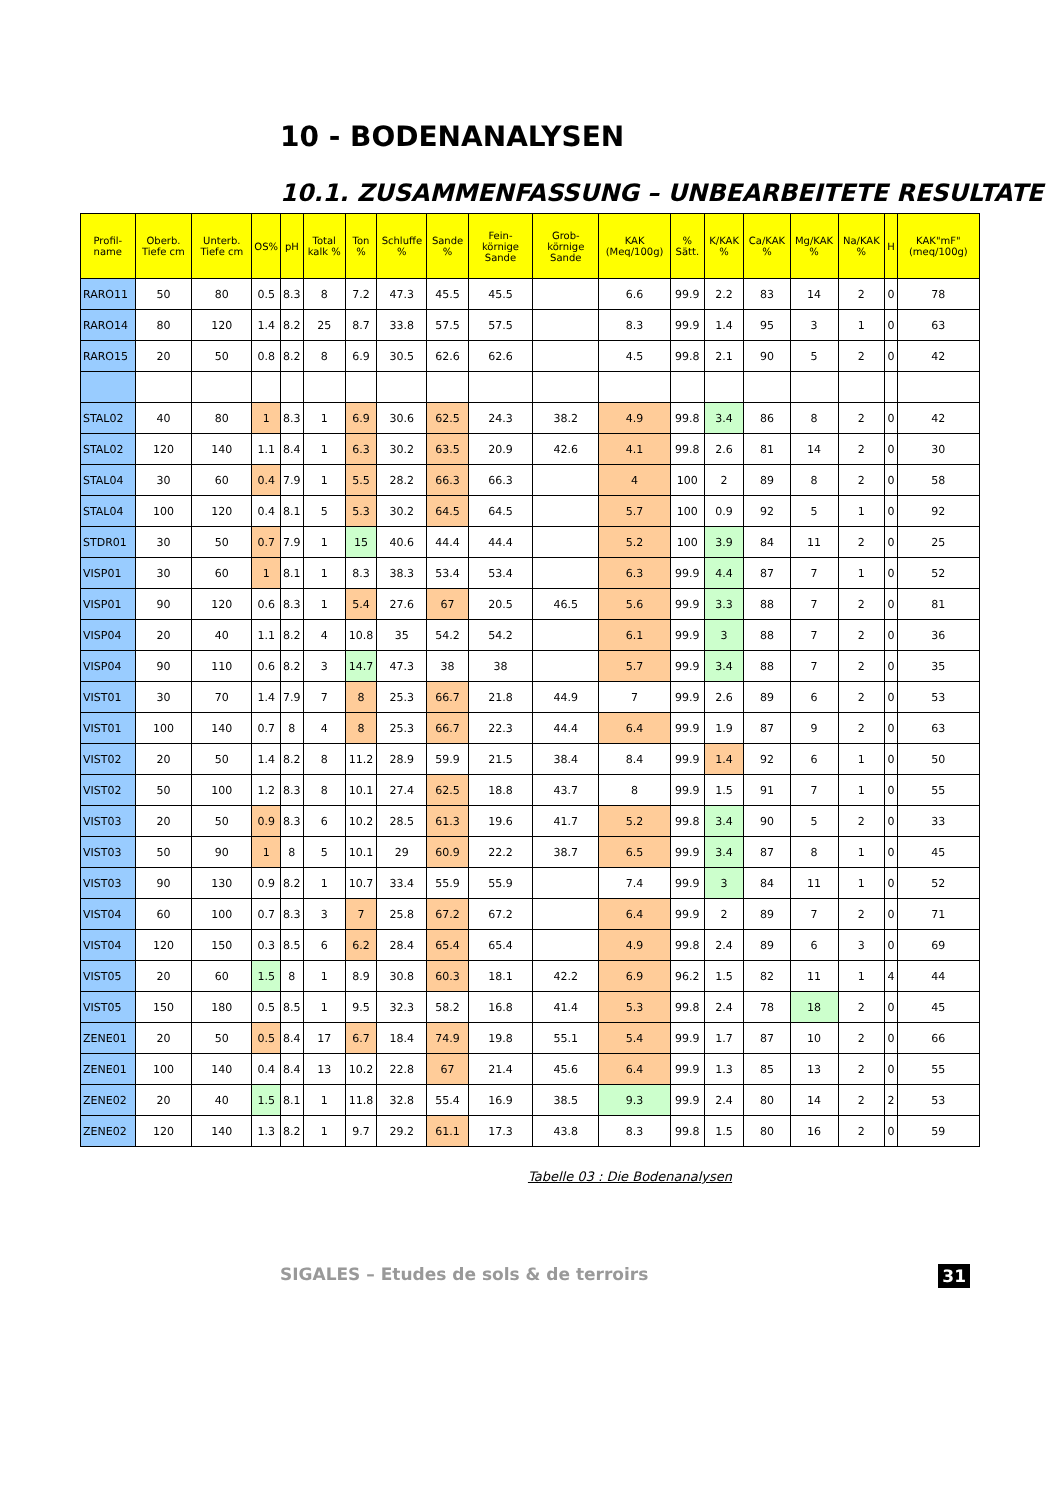10 - BODENANALYSEN
10.1. ZUSAMMENFASSUNG – UNBEARBEITETE RESULTATE
| Profil-name | Oberb. Tiefe cm | Unterb. Tiefe cm | OS% | pH | Total kalk % | Ton % | Schluffe % | Sande % | Fein-körnige Sande | Grob-körnige Sande | KAK (Meq/100g) | % Sätt. | K/KAK % | Ca/KAK % | Mg/KAK % | Na/KAK % | H | KAK"mF" (meq/100g) |
| --- | --- | --- | --- | --- | --- | --- | --- | --- | --- | --- | --- | --- | --- | --- | --- | --- | --- | --- |
| RARO11 | 50 | 80 | 0.5 | 8.3 | 8 | 7.2 | 47.3 | 45.5 | 45.5 | | 6.6 | 99.9 | 2.2 | 83 | 14 | 2 | 0 | 78 |
| RARO14 | 80 | 120 | 1.4 | 8.2 | 25 | 8.7 | 33.8 | 57.5 | 57.5 | | 8.3 | 99.9 | 1.4 | 95 | 3 | 1 | 0 | 63 |
| RARO15 | 20 | 50 | 0.8 | 8.2 | 8 | 6.9 | 30.5 | 62.6 | 62.6 | | 4.5 | 99.8 | 2.1 | 90 | 5 | 2 | 0 | 42 |
| STAL02 | 40 | 80 | 1 | 8.3 | 1 | 6.9 | 30.6 | 62.5 | 24.3 | 38.2 | 4.9 | 99.8 | 3.4 | 86 | 8 | 2 | 0 | 42 |
| STAL02 | 120 | 140 | 1.1 | 8.4 | 1 | 6.3 | 30.2 | 63.5 | 20.9 | 42.6 | 4.1 | 99.8 | 2.6 | 81 | 14 | 2 | 0 | 30 |
| STAL04 | 30 | 60 | 0.4 | 7.9 | 1 | 5.5 | 28.2 | 66.3 | 66.3 | | 4 | 100 | 2 | 89 | 8 | 2 | 0 | 58 |
| STAL04 | 100 | 120 | 0.4 | 8.1 | 5 | 5.3 | 30.2 | 64.5 | 64.5 | | 5.7 | 100 | 0.9 | 92 | 5 | 1 | 0 | 92 |
| STDR01 | 30 | 50 | 0.7 | 7.9 | 1 | 15 | 40.6 | 44.4 | 44.4 | | 5.2 | 100 | 3.9 | 84 | 11 | 2 | 0 | 25 |
| VISP01 | 30 | 60 | 1 | 8.1 | 1 | 8.3 | 38.3 | 53.4 | 53.4 | | 6.3 | 99.9 | 4.4 | 87 | 7 | 1 | 0 | 52 |
| VISP01 | 90 | 120 | 0.6 | 8.3 | 1 | 5.4 | 27.6 | 67 | 20.5 | 46.5 | 5.6 | 99.9 | 3.3 | 88 | 7 | 2 | 0 | 81 |
| VISP04 | 20 | 40 | 1.1 | 8.2 | 4 | 10.8 | 35 | 54.2 | 54.2 | | 6.1 | 99.9 | 3 | 88 | 7 | 2 | 0 | 36 |
| VISP04 | 90 | 110 | 0.6 | 8.2 | 3 | 14.7 | 47.3 | 38 | 38 | | 5.7 | 99.9 | 3.4 | 88 | 7 | 2 | 0 | 35 |
| VIST01 | 30 | 70 | 1.4 | 7.9 | 7 | 8 | 25.3 | 66.7 | 21.8 | 44.9 | 7 | 99.9 | 2.6 | 89 | 6 | 2 | 0 | 53 |
| VIST01 | 100 | 140 | 0.7 | 8 | 4 | 8 | 25.3 | 66.7 | 22.3 | 44.4 | 6.4 | 99.9 | 1.9 | 87 | 9 | 2 | 0 | 63 |
| VIST02 | 20 | 50 | 1.4 | 8.2 | 8 | 11.2 | 28.9 | 59.9 | 21.5 | 38.4 | 8.4 | 99.9 | 1.4 | 92 | 6 | 1 | 0 | 50 |
| VIST02 | 50 | 100 | 1.2 | 8.3 | 8 | 10.1 | 27.4 | 62.5 | 18.8 | 43.7 | 8 | 99.9 | 1.5 | 91 | 7 | 1 | 0 | 55 |
| VIST03 | 20 | 50 | 0.9 | 8.3 | 6 | 10.2 | 28.5 | 61.3 | 19.6 | 41.7 | 5.2 | 99.8 | 3.4 | 90 | 5 | 2 | 0 | 33 |
| VIST03 | 50 | 90 | 1 | 8 | 5 | 10.1 | 29 | 60.9 | 22.2 | 38.7 | 6.5 | 99.9 | 3.4 | 87 | 8 | 1 | 0 | 45 |
| VIST03 | 90 | 130 | 0.9 | 8.2 | 1 | 10.7 | 33.4 | 55.9 | 55.9 | | 7.4 | 99.9 | 3 | 84 | 11 | 1 | 0 | 52 |
| VIST04 | 60 | 100 | 0.7 | 8.3 | 3 | 7 | 25.8 | 67.2 | 67.2 | | 6.4 | 99.9 | 2 | 89 | 7 | 2 | 0 | 71 |
| VIST04 | 120 | 150 | 0.3 | 8.5 | 6 | 6.2 | 28.4 | 65.4 | 65.4 | | 4.9 | 99.8 | 2.4 | 89 | 6 | 3 | 0 | 69 |
| VIST05 | 20 | 60 | 1.5 | 8 | 1 | 8.9 | 30.8 | 60.3 | 18.1 | 42.2 | 6.9 | 96.2 | 1.5 | 82 | 11 | 1 | 4 | 44 |
| VIST05 | 150 | 180 | 0.5 | 8.5 | 1 | 9.5 | 32.3 | 58.2 | 16.8 | 41.4 | 5.3 | 99.8 | 2.4 | 78 | 18 | 2 | 0 | 45 |
| ZENE01 | 20 | 50 | 0.5 | 8.4 | 17 | 6.7 | 18.4 | 74.9 | 19.8 | 55.1 | 5.4 | 99.9 | 1.7 | 87 | 10 | 2 | 0 | 66 |
| ZENE01 | 100 | 140 | 0.4 | 8.4 | 13 | 10.2 | 22.8 | 67 | 21.4 | 45.6 | 6.4 | 99.9 | 1.3 | 85 | 13 | 2 | 0 | 55 |
| ZENE02 | 20 | 40 | 1.5 | 8.1 | 1 | 11.8 | 32.8 | 55.4 | 16.9 | 38.5 | 9.3 | 99.9 | 2.4 | 80 | 14 | 2 | 2 | 53 |
| ZENE02 | 120 | 140 | 1.3 | 8.2 | 1 | 9.7 | 29.2 | 61.1 | 17.3 | 43.8 | 8.3 | 99.8 | 1.5 | 80 | 16 | 2 | 0 | 59 |
Tabelle 03 : Die Bodenanalysen
SIGALES – Etudes de sols & de terroirs 31